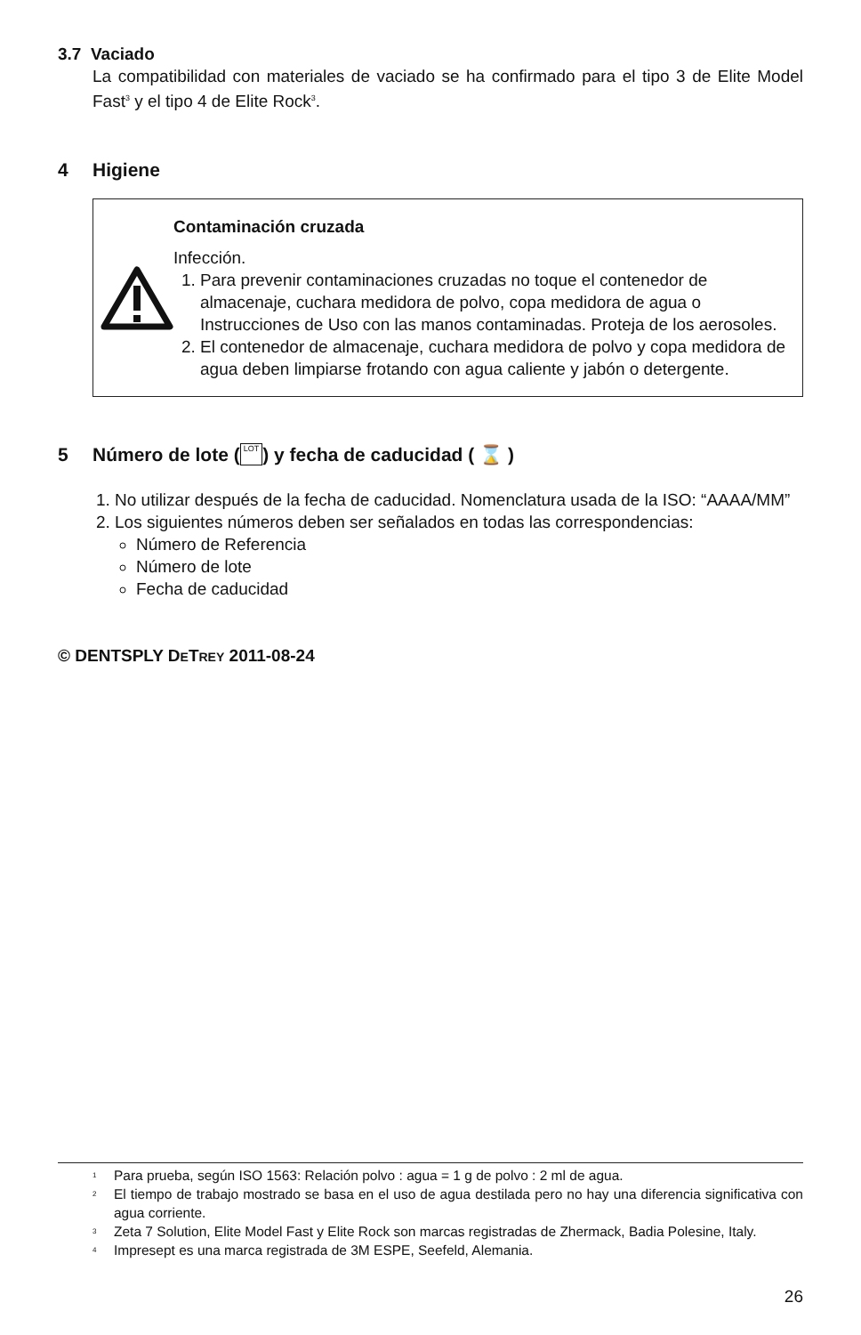3.7 Vaciado
La compatibilidad con materiales de vaciado se ha confirmado para el tipo 3 de Elite Model Fast<sup>3</sup> y el tipo 4 de Elite Rock<sup>3</sup>.
4 Higiene
Contaminación cruzada
Infección.
1. Para prevenir contaminaciones cruzadas no toque el contenedor de almacenaje, cuchara medidora de polvo, copa medidora de agua o Instrucciones de Uso con las manos contaminadas. Proteja de los aerosoles.
2. El contenedor de almacenaje, cuchara medidora de polvo y copa medidora de agua deben limpiarse frotando con agua caliente y jabón o detergente.
5 Número de lote ( LOT ) y fecha de caducidad ( ⌛ )
1. No utilizar después de la fecha de caducidad. Nomenclatura usada de la ISO: “AAAA/MM”
2. Los siguientes números deben ser señalados en todas las correspondencias:
Número de Referencia
Número de lote
Fecha de caducidad
© DENTSPLY DETREY 2011-08-24
<sup>1</sup>
Para prueba, según ISO 1563: Relación polvo : agua = 1 g de polvo : 2 ml de agua.
<sup>2</sup>
El tiempo de trabajo mostrado se basa en el uso de agua destilada pero no hay una diferencia significativa con agua corriente.
<sup>3</sup>
Zeta 7 Solution, Elite Model Fast y Elite Rock son marcas registradas de Zhermack, Badia Polesine, Italy.
<sup>4</sup>
Impresept es una marca registrada de 3M ESPE, Seefeld, Alemania.
26